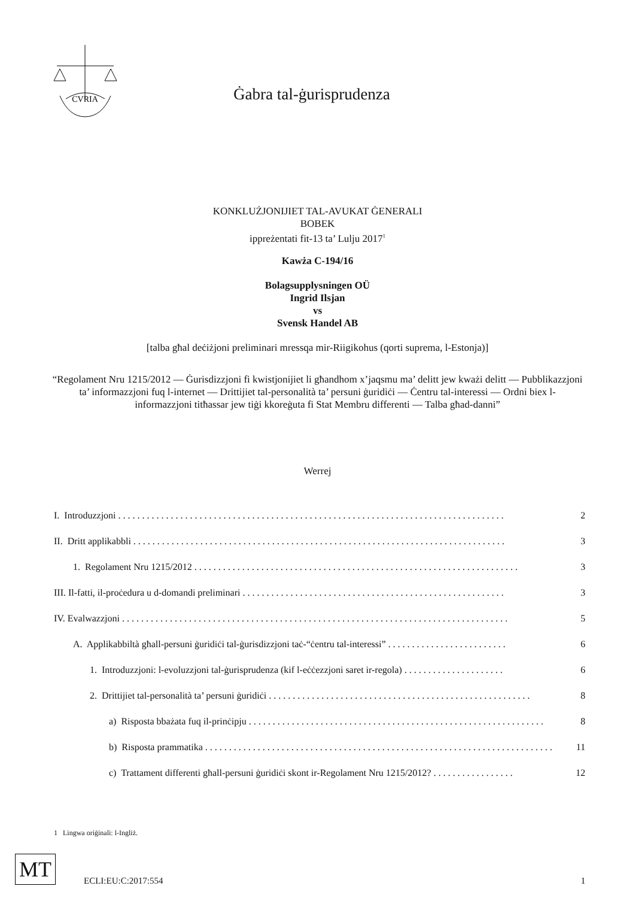CVRIA
Ġabra tal-ġurisprudenza
KONKLUŻJONIJIET TAL-AVUKAT ĠENERALI
BOBEK
ippreżentati fit-13 ta’ Lulju 2017<sup>1</sup>
Kawża C-194/16
Bolagsupplysningen OÜ
Ingrid Ilsjan
vs
Svensk Handel AB
[talba għal deċiżjoni preliminari mressqa mir-Riigikohus (qorti suprema, l-Estonja)]
“Regolament Nru 1215/2012 — Ġurisdizzjoni fi kwistjonijiet li għandhom x’jaqsmu ma’ delitt jew kważi delitt — Pubblikazzjoni ta’ informazzjoni fuq l-internet — Drittijiet tal-personalità ta’ persuni ġuridiċi — Ċentru tal-interessi — Ordni biex l-informazzjoni titħassar jew tiġi kkoreġuta fi Stat Membru differenti — Talba għad-danni”
Werrej
I. Introduzzjoni . . . . . . . . . . . . . . . . . . . . . . . . . . . . . . . . . . . . . . . . . . . . . . . . . . . . . . . . . . . . . . . . . . . . . . . . . . . . . . . . . 2
II. Dritt applikabbli . . . . . . . . . . . . . . . . . . . . . . . . . . . . . . . . . . . . . . . . . . . . . . . . . . . . . . . . . . . . . . . . . . . . . . . . . . . . . . 3
1. Regolament Nru 1215/2012 . . . . . . . . . . . . . . . . . . . . . . . . . . . . . . . . . . . . . . . . . . . . . . . . . . . . . . . . . . . . . . . . . . . . 3
III. Il-fatti, il-proċedura u d-domandi preliminari . . . . . . . . . . . . . . . . . . . . . . . . . . . . . . . . . . . . . . . . . . . . . . . . . . . . . . . 3
IV. Evalwazzjoni . . . . . . . . . . . . . . . . . . . . . . . . . . . . . . . . . . . . . . . . . . . . . . . . . . . . . . . . . . . . . . . . . . . . . . . . . . . . . . . . . 5
A. Applikabbiltà għall-persuni ġuridiċi tal-ġurisdizzjoni taċ-“ċentru tal-interessi” . . . . . . . . . . . . . . . . . . . . . . . . . 6
1. Introduzzjoni: l-evoluzzjoni tal-ġurisprudenza (kif l-eċċezzjoni saret ir-regola) . . . . . . . . . . . . . . . . . . . . . 6
2. Drittijiet tal-personalità ta’ persuni ġuridiċi . . . . . . . . . . . . . . . . . . . . . . . . . . . . . . . . . . . . . . . . . . . . . . . . . . . . . . . 8
a) Risposta bbażata fuq il-prinċipju . . . . . . . . . . . . . . . . . . . . . . . . . . . . . . . . . . . . . . . . . . . . . . . . . . . . . . . . . . . . . . 8
b) Risposta prammatika . . . . . . . . . . . . . . . . . . . . . . . . . . . . . . . . . . . . . . . . . . . . . . . . . . . . . . . . . . . . . . . . . . . . . . . . . . 11
c) Trattament differenti għall-persuni ġuridiċi skont ir-Regolament Nru 1215/2012? . . . . . . . . . . . . . . . . . 12
1 Lingwa oriġinali: l-Ingliż.
MT
ECLI:EU:C:2017:554 1